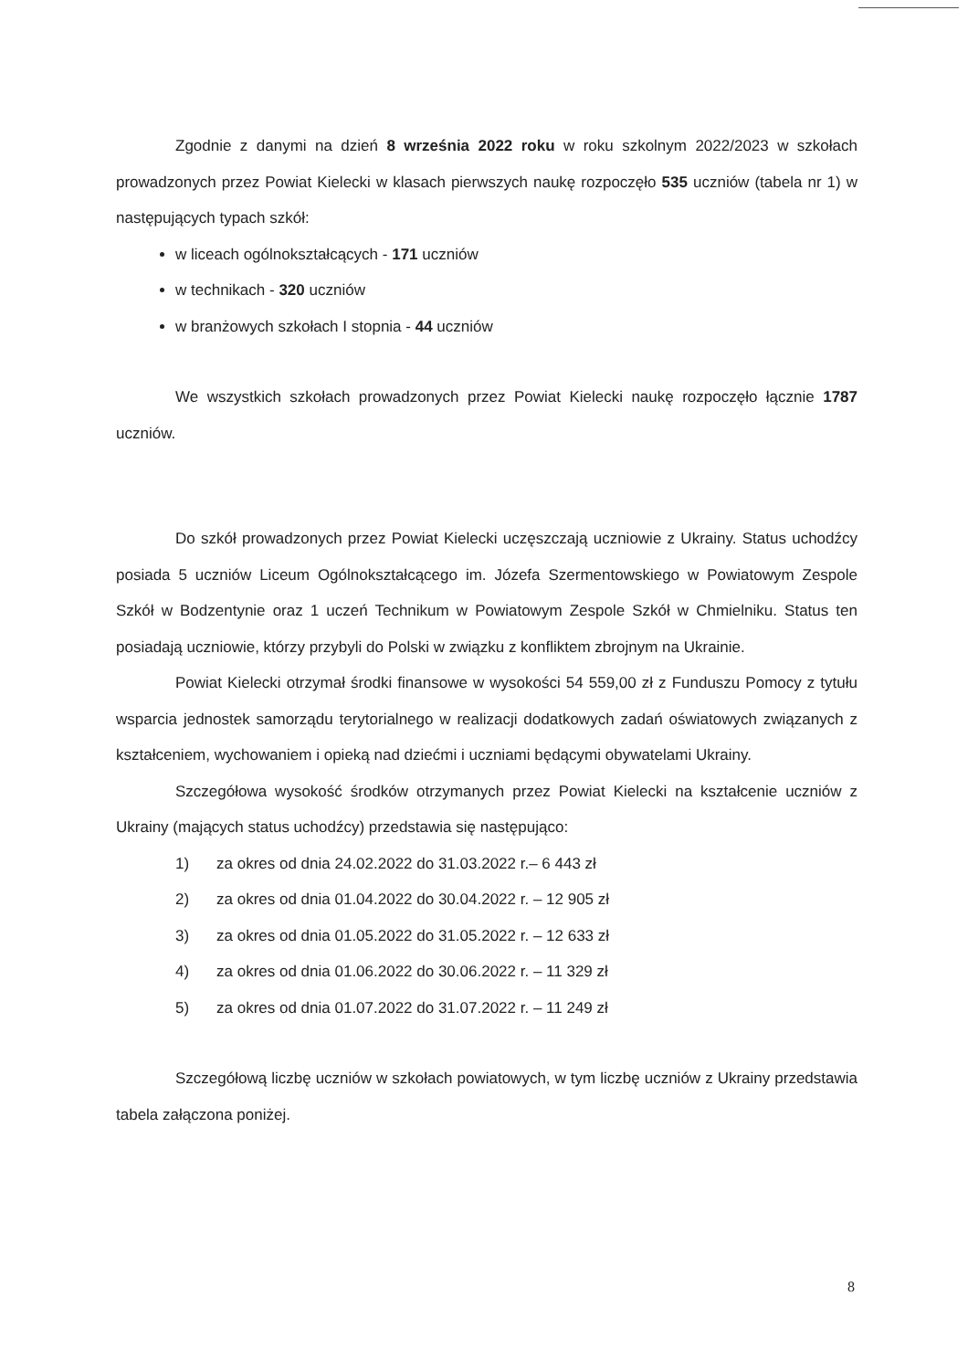Zgodnie z danymi na dzień 8 września 2022 roku w roku szkolnym 2022/2023 w szkołach prowadzonych przez Powiat Kielecki w klasach pierwszych naukę rozpoczęło 535 uczniów (tabela nr 1) w następujących typach szkół:
w liceach ogólnokształcących - 171 uczniów
w technikach - 320 uczniów
w branżowych szkołach I stopnia - 44 uczniów
We wszystkich szkołach prowadzonych przez Powiat Kielecki naukę rozpoczęło łącznie 1787 uczniów.
Do szkół prowadzonych przez Powiat Kielecki uczęszczają uczniowie z Ukrainy. Status uchodźcy posiada 5 uczniów Liceum Ogólnokształcącego im. Józefa Szermentowskiego w Powiatowym Zespole Szkół w Bodzentynie oraz 1 uczeń Technikum w Powiatowym Zespole Szkół w Chmielniku. Status ten posiadają uczniowie, którzy przybyli do Polski w związku z konfliktem zbrojnym na Ukrainie.
Powiat Kielecki otrzymał środki finansowe w wysokości 54 559,00 zł z Funduszu Pomocy z tytułu wsparcia jednostek samorządu terytorialnego w realizacji dodatkowych zadań oświatowych związanych z kształceniem, wychowaniem i opieką nad dziećmi i uczniami będącymi obywatelami Ukrainy.
Szczegółowa wysokość środków otrzymanych przez Powiat Kielecki na kształcenie uczniów z Ukrainy (mających status uchodźcy) przedstawia się następująco:
1) za okres od dnia 24.02.2022 do 31.03.2022 r.– 6 443 zł
2) za okres od dnia 01.04.2022 do 30.04.2022 r. – 12 905 zł
3) za okres od dnia 01.05.2022 do 31.05.2022 r. – 12 633 zł
4) za okres od dnia 01.06.2022 do 30.06.2022 r. – 11 329 zł
5) za okres od dnia 01.07.2022 do 31.07.2022 r. – 11 249 zł
Szczegółową liczbę uczniów w szkołach powiatowych, w tym liczbę uczniów z Ukrainy przedstawia tabela załączona poniżej.
8